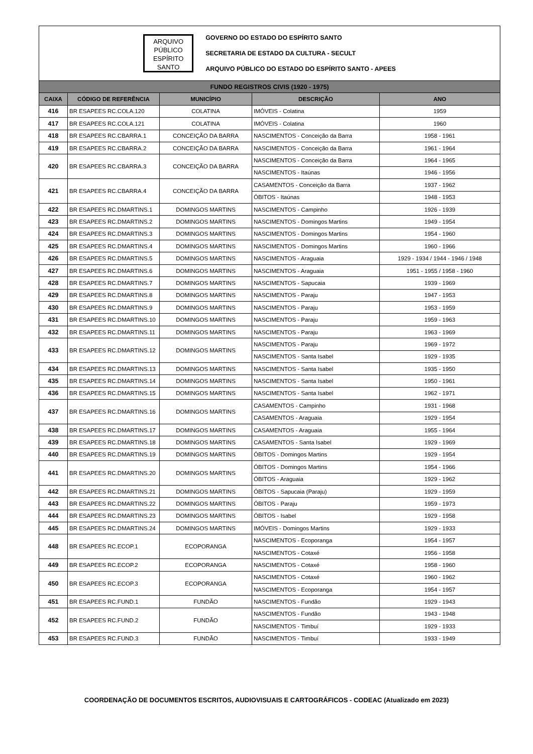ARQUIVO PÚBLICO ESPÍRITO SANTO
GOVERNO DO ESTADO DO ESPÍRITO SANTO
SECRETARIA DE ESTADO DA CULTURA - SECULT
ARQUIVO PÚBLICO DO ESTADO DO ESPÍRITO SANTO - APEES
| FUNDO REGISTROS CIVIS (1920 - 1975) | | | | |
| CAIXA | CÓDIGO DE REFERÊNCIA | MUNICÍPIO | DESCRIÇÃO | ANO |
| 416 | BR ESAPEES RC.COLA.120 | COLATINA | IMÓVEIS - Colatina | 1959 |
| 417 | BR ESAPEES RC.COLA.121 | COLATINA | IMÓVEIS - Colatina | 1960 |
| 418 | BR ESAPEES RC.CBARRA.1 | CONCEIÇÃO DA BARRA | NASCIMENTOS - Conceição da Barra | 1958 - 1961 |
| 419 | BR ESAPEES RC.CBARRA.2 | CONCEIÇÃO DA BARRA | NASCIMENTOS - Conceição da Barra | 1961 - 1964 |
| 420 | BR ESAPEES RC.CBARRA.3 | CONCEIÇÃO DA BARRA | NASCIMENTOS - Conceição da Barra | 1964 - 1965 |
| | | | NASCIMENTOS - Itaúnas | 1946 - 1956 |
| 421 | BR ESAPEES RC.CBARRA.4 | CONCEIÇÃO DA BARRA | CASAMENTOS - Conceição da Barra | 1937 - 1962 |
| | | | ÓBITOS - Itaúnas | 1948 - 1953 |
| 422 | BR ESAPEES RC.DMARTINS.1 | DOMINGOS MARTINS | NASCIMENTOS - Campinho | 1926 - 1939 |
| 423 | BR ESAPEES RC.DMARTINS.2 | DOMINGOS MARTINS | NASCIMENTOS - Domingos Martins | 1949 - 1954 |
| 424 | BR ESAPEES RC.DMARTINS.3 | DOMINGOS MARTINS | NASCIMENTOS - Domingos Martins | 1954 - 1960 |
| 425 | BR ESAPEES RC.DMARTINS.4 | DOMINGOS MARTINS | NASCIMENTOS - Domingos Martins | 1960 - 1966 |
| 426 | BR ESAPEES RC.DMARTINS.5 | DOMINGOS MARTINS | NASCIMENTOS - Araguaia | 1929 - 1934 / 1944 - 1946 / 1948 |
| 427 | BR ESAPEES RC.DMARTINS.6 | DOMINGOS MARTINS | NASCIMENTOS - Araguaia | 1951 - 1955 / 1958 - 1960 |
| 428 | BR ESAPEES RC.DMARTINS.7 | DOMINGOS MARTINS | NASCIMENTOS - Sapucaia | 1939 - 1969 |
| 429 | BR ESAPEES RC.DMARTINS.8 | DOMINGOS MARTINS | NASCIMENTOS - Paraju | 1947 - 1953 |
| 430 | BR ESAPEES RC.DMARTINS.9 | DOMINGOS MARTINS | NASCIMENTOS - Paraju | 1953 - 1959 |
| 431 | BR ESAPEES RC.DMARTINS.10 | DOMINGOS MARTINS | NASCIMENTOS - Paraju | 1959 - 1963 |
| 432 | BR ESAPEES RC.DMARTINS.11 | DOMINGOS MARTINS | NASCIMENTOS - Paraju | 1963 - 1969 |
| 433 | BR ESAPEES RC.DMARTINS.12 | DOMINGOS MARTINS | NASCIMENTOS - Paraju | 1969 - 1972 |
| | | | NASCIMENTOS - Santa Isabel | 1929 - 1935 |
| 434 | BR ESAPEES RC.DMARTINS.13 | DOMINGOS MARTINS | NASCIMENTOS - Santa Isabel | 1935 - 1950 |
| 435 | BR ESAPEES RC.DMARTINS.14 | DOMINGOS MARTINS | NASCIMENTOS - Santa Isabel | 1950 - 1961 |
| 436 | BR ESAPEES RC.DMARTINS.15 | DOMINGOS MARTINS | NASCIMENTOS - Santa Isabel | 1962 - 1971 |
| 437 | BR ESAPEES RC.DMARTINS.16 | DOMINGOS MARTINS | CASAMENTOS - Campinho | 1931 - 1968 |
| | | | CASAMENTOS - Araguaia | 1929 - 1954 |
| 438 | BR ESAPEES RC.DMARTINS.17 | DOMINGOS MARTINS | CASAMENTOS - Araguaia | 1955 - 1964 |
| 439 | BR ESAPEES RC.DMARTINS.18 | DOMINGOS MARTINS | CASAMENTOS - Santa Isabel | 1929 - 1969 |
| 440 | BR ESAPEES RC.DMARTINS.19 | DOMINGOS MARTINS | ÓBITOS - Domingos Martins | 1929 - 1954 |
| 441 | BR ESAPEES RC.DMARTINS.20 | DOMINGOS MARTINS | ÓBITOS - Domingos Martins | 1954 - 1966 |
| | | | ÓBITOS - Araguaia | 1929 - 1962 |
| 442 | BR ESAPEES RC.DMARTINS.21 | DOMINGOS MARTINS | ÓBITOS - Sapucaia (Paraju) | 1929 - 1959 |
| 443 | BR ESAPEES RC.DMARTINS.22 | DOMINGOS MARTINS | ÓBITOS - Paraju | 1959 - 1973 |
| 444 | BR ESAPEES RC.DMARTINS.23 | DOMINGOS MARTINS | ÓBITOS - Isabel | 1929 - 1958 |
| 445 | BR ESAPEES RC.DMARTINS.24 | DOMINGOS MARTINS | IMÓVEIS - Domingos Martins | 1929 - 1933 |
| 448 | BR ESAPEES RC.ECOP.1 | ECOPORANGA | NASCIMENTOS - Ecoporanga | 1954 - 1957 |
| | | | NASCIMENTOS - Cotaxé | 1956 - 1958 |
| 449 | BR ESAPEES RC.ECOP.2 | ECOPORANGA | NASCIMENTOS - Cotaxé | 1958 - 1960 |
| 450 | BR ESAPEES RC.ECOP.3 | ECOPORANGA | NASCIMENTOS - Cotaxé | 1960 - 1962 |
| | | | NASCIMENTOS - Ecoporanga | 1954 - 1957 |
| 451 | BR ESAPEES RC.FUND.1 | FUNDÃO | NASCIMENTOS - Fundão | 1929 - 1943 |
| 452 | BR ESAPEES RC.FUND.2 | FUNDÃO | NASCIMENTOS - Fundão | 1943 - 1948 |
| | | | NASCIMENTOS - Timbuí | 1929 - 1933 |
| 453 | BR ESAPEES RC.FUND.3 | FUNDÃO | NASCIMENTOS - Timbuí | 1933 - 1949 |
COORDENAÇÃO DE DOCUMENTOS ESCRITOS, AUDIOVISUAIS E CARTOGRÁFICOS - CODEAC (Atualizado em 2023)